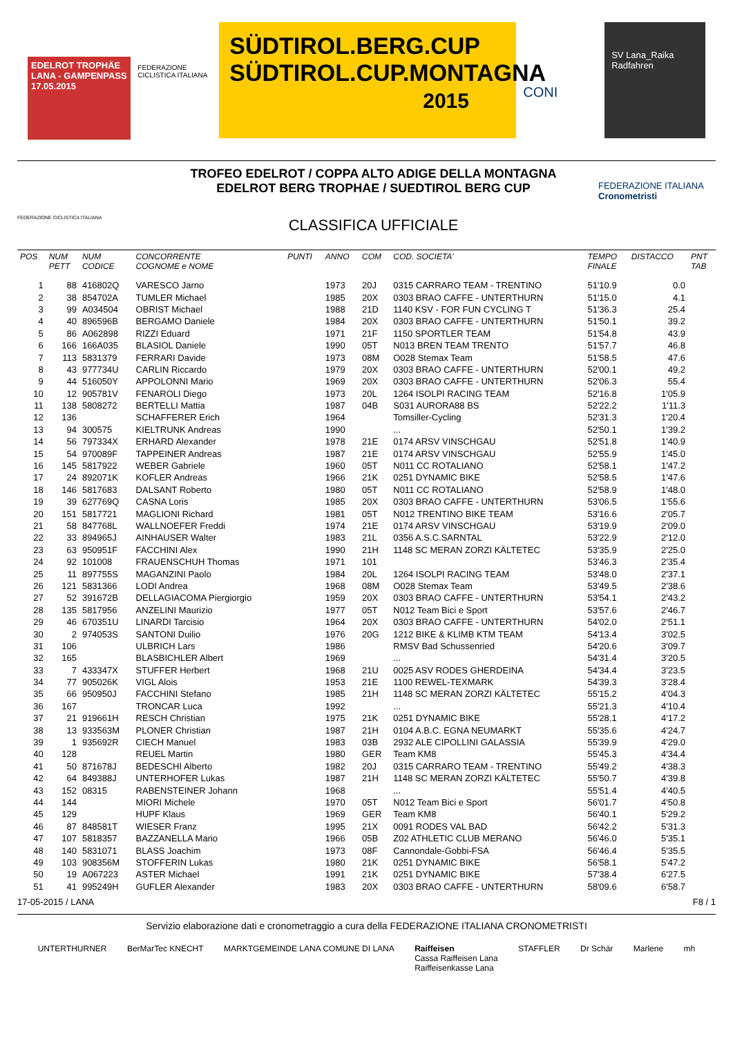EDELROT TROPHÄE LANA - GAMPENPASS
17.05.2015
FEDERAZIONE CICLISTICA ITALIANA
SÜDTIROL.BERG.CUP
SÜDTIROL.CUP.MONTAGNA
2015
CONI
SV Lana_Raika
Radfahren
FEDERAZIONE CICLISTICA ITALIANA
TROFEO EDELROT / COPPA ALTO ADIGE DELLA MONTAGNA
EDELROT BERG TROPHAE / SUEDTIROL BERG CUP
CLASSIFICA UFFICIALE
FEDERAZIONE ITALIANA Cronometristi
| POS | NUM PETT | NUM CODICE | CONCORRENTE COGNOME e NOME | PUNTI | ANNO | COM | COD. SOCIETA' | TEMPO FINALE | DISTACCO | PNT TAB |
| --- | --- | --- | --- | --- | --- | --- | --- | --- | --- | --- |
| 1 | 88 | 416802Q | VARESCO Jarno | | 1973 | 20J | 0315 CARRARO TEAM - TRENTINO | 51'10.9 | 0.0 | |
| 2 | 38 | 854702A | TUMLER Michael | | 1985 | 20X | 0303 BRAO CAFFE - UNTERTHURN | 51'15.0 | 4.1 | |
| 3 | 99 | A034504 | OBRIST Michael | | 1988 | 21D | 1140 KSV - FOR FUN CYCLING T | 51'36.3 | 25.4 | |
| 4 | 40 | 896596B | BERGAMO Daniele | | 1984 | 20X | 0303 BRAO CAFFE - UNTERTHURN | 51'50.1 | 39.2 | |
| 5 | 86 | A062898 | RIZZI Eduard | | 1971 | 21F | 1150 SPORTLER TEAM | 51'54.8 | 43.9 | |
| 6 | 166 | 166A035 | BLASIOL Daniele | | 1990 | 05T | N013 BREN TEAM TRENTO | 51'57.7 | 46.8 | |
| 7 | 113 | 5831379 | FERRARI Davide | | 1973 | 08M | O028 Stemax Team | 51'58.5 | 47.6 | |
| 8 | 43 | 977734U | CARLIN Riccardo | | 1979 | 20X | 0303 BRAO CAFFE - UNTERTHURN | 52'00.1 | 49.2 | |
| 9 | 44 | 516050Y | APPOLONNI Mario | | 1969 | 20X | 0303 BRAO CAFFE - UNTERTHURN | 52'06.3 | 55.4 | |
| 10 | 12 | 905781V | FENAROLI Diego | | 1973 | 20L | 1264 ISOLPI RACING TEAM | 52'16.8 | 1'05.9 | |
| 11 | 138 | 5808272 | BERTELLI Mattia | | 1987 | 04B | S031 AURORA88 BS | 52'22.2 | 1'11.3 | |
| 12 | 136 | | SCHAFFERER Erich | | 1964 | | Tomsiller-Cycling | 52'31.3 | 1'20.4 | |
| 13 | 94 | 300575 | KIELTRUNK Andreas | | 1990 | | ... | 52'50.1 | 1'39.2 | |
| 14 | 56 | 797334X | ERHARD Alexander | | 1978 | 21E | 0174 ARSV VINSCHGAU | 52'51.8 | 1'40.9 | |
| 15 | 54 | 970089F | TAPPEINER Andreas | | 1987 | 21E | 0174 ARSV VINSCHGAU | 52'55.9 | 1'45.0 | |
| 16 | 145 | 5817922 | WEBER Gabriele | | 1960 | 05T | N011 CC ROTALIANO | 52'58.1 | 1'47.2 | |
| 17 | 24 | 892071K | KOFLER Andreas | | 1966 | 21K | 0251 DYNAMIC BIKE | 52'58.5 | 1'47.6 | |
| 18 | 146 | 5817683 | DALSANT Roberto | | 1980 | 05T | N011 CC ROTALIANO | 52'58.9 | 1'48.0 | |
| 19 | 39 | 627769Q | CASNA Loris | | 1985 | 20X | 0303 BRAO CAFFE - UNTERTHURN | 53'06.5 | 1'55.6 | |
| 20 | 151 | 5817721 | MAGLIONI Richard | | 1981 | 05T | N012 TRENTINO BIKE TEAM | 53'16.6 | 2'05.7 | |
| 21 | 58 | 847768L | WALLNOEFER Freddi | | 1974 | 21E | 0174 ARSV VINSCHGAU | 53'19.9 | 2'09.0 | |
| 22 | 33 | 894965J | AINHAUSER Walter | | 1983 | 21L | 0356 A.S.C.SARNTAL | 53'22.9 | 2'12.0 | |
| 23 | 63 | 950951F | FACCHINI Alex | | 1990 | 21H | 1148 SC MERAN ZORZI KÄLTETEC | 53'35.9 | 2'25.0 | |
| 24 | 92 | 101008 | FRAUENSCHUH Thomas | | 1971 | 101 | | 53'46.3 | 2'35.4 | |
| 25 | 11 | 897755S | MAGANZINI Paolo | | 1984 | 20L | 1264 ISOLPI RACING TEAM | 53'48.0 | 2'37.1 | |
| 26 | 121 | 5831366 | LODI Andrea | | 1968 | 08M | O028 Stemax Team | 53'49.5 | 2'38.6 | |
| 27 | 52 | 391672B | DELLAGIACOMA Piergiorgio | | 1959 | 20X | 0303 BRAO CAFFE - UNTERTHURN | 53'54.1 | 2'43.2 | |
| 28 | 135 | 5817956 | ANZELINI Maurizio | | 1977 | 05T | N012 Team Bici e Sport | 53'57.6 | 2'46.7 | |
| 29 | 46 | 670351U | LINARDI Tarcisio | | 1964 | 20X | 0303 BRAO CAFFE - UNTERTHURN | 54'02.0 | 2'51.1 | |
| 30 | 2 | 974053S | SANTONI Duilio | | 1976 | 20G | 1212 BIKE & KLIMB KTM TEAM | 54'13.4 | 3'02.5 | |
| 31 | 106 | | ULBRICH Lars | | 1986 | | RMSV Bad Schussenried | 54'20.6 | 3'09.7 | |
| 32 | 165 | | BLASBICHLER Albert | | 1969 | | ... | 54'31.4 | 3'20.5 | |
| 33 | 7 | 433347X | STUFFER Herbert | | 1968 | 21U | 0025 ASV RODES GHERDEINA | 54'34.4 | 3'23.5 | |
| 34 | 77 | 905026K | VIGL Alois | | 1953 | 21E | 1100 REWEL-TEXMARK | 54'39.3 | 3'28.4 | |
| 35 | 66 | 950950J | FACCHINI Stefano | | 1985 | 21H | 1148 SC MERAN ZORZI KÄLTETEC | 55'15.2 | 4'04.3 | |
| 36 | 167 | | TRONCAR Luca | | 1992 | | ... | 55'21.3 | 4'10.4 | |
| 37 | 21 | 919661H | RESCH Christian | | 1975 | 21K | 0251 DYNAMIC BIKE | 55'28.1 | 4'17.2 | |
| 38 | 13 | 933563M | PLONER Christian | | 1987 | 21H | 0104 A.B.C. EGNA NEUMARKT | 55'35.6 | 4'24.7 | |
| 39 | 1 | 935692R | CIECH Manuel | | 1983 | 03B | 2932 ALE CIPOLLINI GALASSIA | 55'39.9 | 4'29.0 | |
| 40 | 128 | | REUEL Martin | | 1980 | GER | Team KM8 | 55'45.3 | 4'34.4 | |
| 41 | 50 | 871678J | BEDESCHI Alberto | | 1982 | 20J | 0315 CARRARO TEAM - TRENTINO | 55'49.2 | 4'38.3 | |
| 42 | 64 | 849388J | UNTERHOFER Lukas | | 1987 | 21H | 1148 SC MERAN ZORZI KÄLTETEC | 55'50.7 | 4'39.8 | |
| 43 | 152 | 08315 | RABENSTEINER Johann | | 1968 | | ... | 55'51.4 | 4'40.5 | |
| 44 | 144 | | MIORI Michele | | 1970 | 05T | N012 Team Bici e Sport | 56'01.7 | 4'50.8 | |
| 45 | 129 | | HUPF Klaus | | 1969 | GER | Team KM8 | 56'40.1 | 5'29.2 | |
| 46 | 87 | 848581T | WIESER Franz | | 1995 | 21X | 0091 RODES VAL BAD | 56'42.2 | 5'31.3 | |
| 47 | 107 | 5818357 | BAZZANELLA Mario | | 1966 | 05B | Z02 ATHLETIC CLUB MERANO | 56'46.0 | 5'35.1 | |
| 48 | 140 | 5831071 | BLASS Joachim | | 1973 | 08F | Cannondale-Gobbi-FSA | 56'46.4 | 5'35.5 | |
| 49 | 103 | 908356M | STOFFERIN Lukas | | 1980 | 21K | 0251 DYNAMIC BIKE | 56'58.1 | 5'47.2 | |
| 50 | 19 | A067223 | ASTER Michael | | 1991 | 21K | 0251 DYNAMIC BIKE | 57'38.4 | 6'27.5 | |
| 51 | 41 | 995249H | GUFLER Alexander | | 1983 | 20X | 0303 BRAO CAFFE - UNTERTHURN | 58'09.6 | 6'58.7 | |
17-05-2015 / LANA F8 / 1
Servizio elaborazione dati e cronometraggio a cura della FEDERAZIONE ITALIANA CRONOMETRISTI
UNTERTHURNER BerMarTec KNECHT MARKTGEMEINDE LANA COMUNE DI LANA Raiffeisen
Cassa Raiffeisen Lana
Raiffeisenkasse Lana STAFFLER Dr Schär Marlene mh